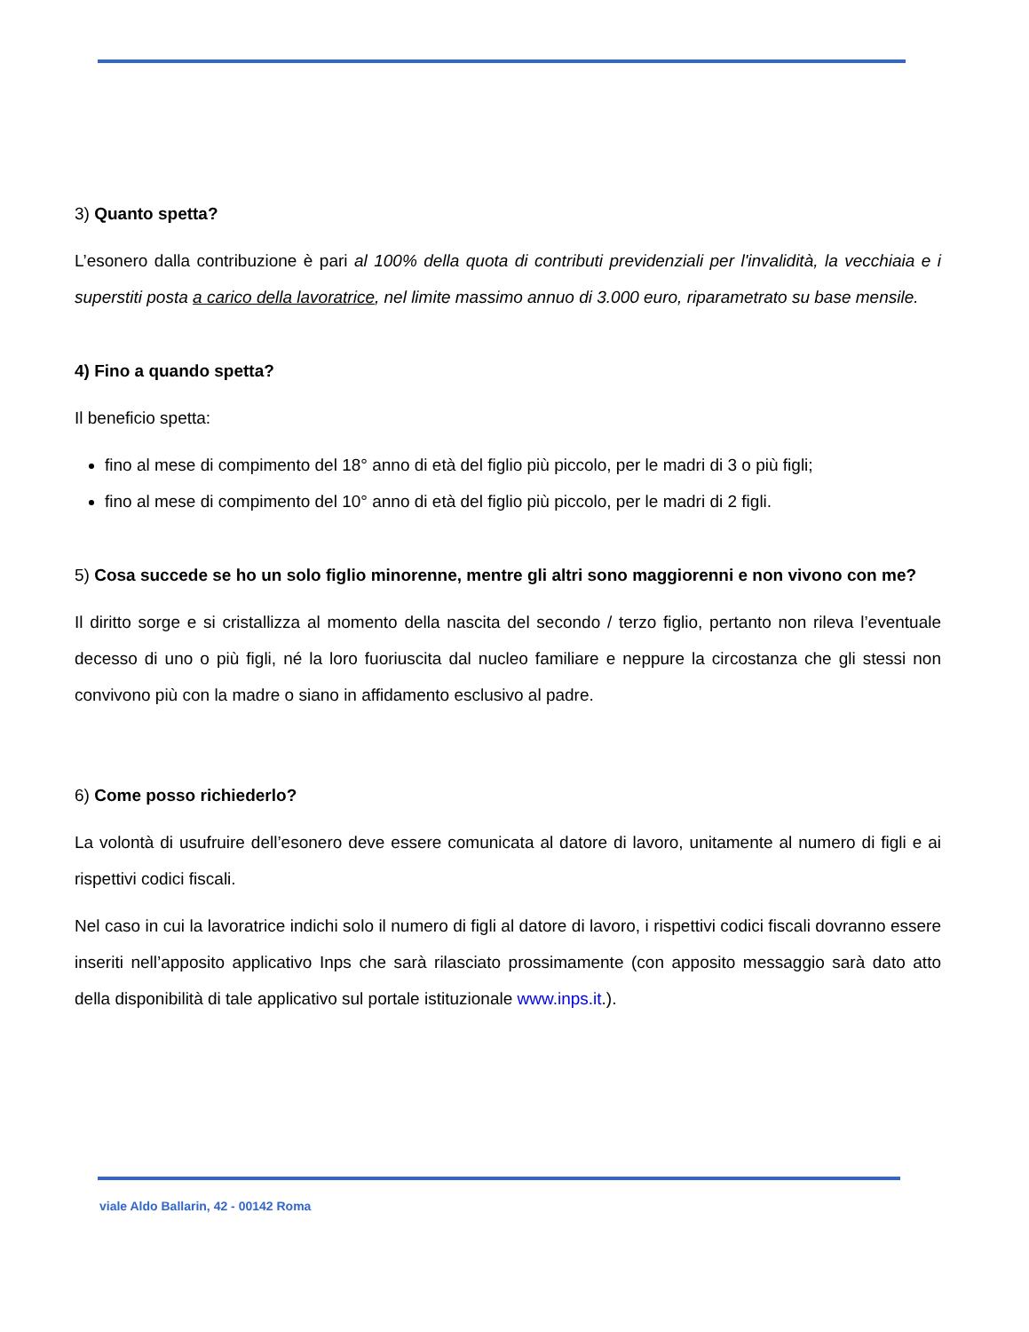3) Quanto spetta?
L’esonero dalla contribuzione è pari al 100% della quota di contributi previdenziali per l'invalidità, la vecchiaia e i superstiti posta a carico della lavoratrice, nel limite massimo annuo di 3.000 euro, riparametrato su base mensile.
4) Fino a quando spetta?
Il beneficio spetta:
fino al mese di compimento del 18° anno di età del figlio più piccolo, per le madri di 3 o più figli;
fino al mese di compimento del 10° anno di età del figlio più piccolo, per le madri di 2 figli.
5) Cosa succede se ho un solo figlio minorenne, mentre gli altri sono maggiorenni e non vivono con me?
Il diritto sorge e si cristallizza al momento della nascita del secondo / terzo figlio, pertanto non rileva l’eventuale decesso di uno o più figli, né la loro fuoriuscita dal nucleo familiare e neppure la circostanza che gli stessi non convivono più con la madre o siano in affidamento esclusivo al padre.
6) Come posso richiederlo?
La volontà di usufruire dell’esonero deve essere comunicata al datore di lavoro, unitamente al numero di figli e ai rispettivi codici fiscali.
Nel caso in cui la lavoratrice indichi solo il numero di figli al datore di lavoro, i rispettivi codici fiscali dovranno essere inseriti nell’apposito applicativo Inps che sarà rilasciato prossimamente (con apposito messaggio sarà dato atto della disponibilità di tale applicativo sul portale istituzionale www.inps.it.).
viale Aldo Ballarin, 42 - 00142 Roma